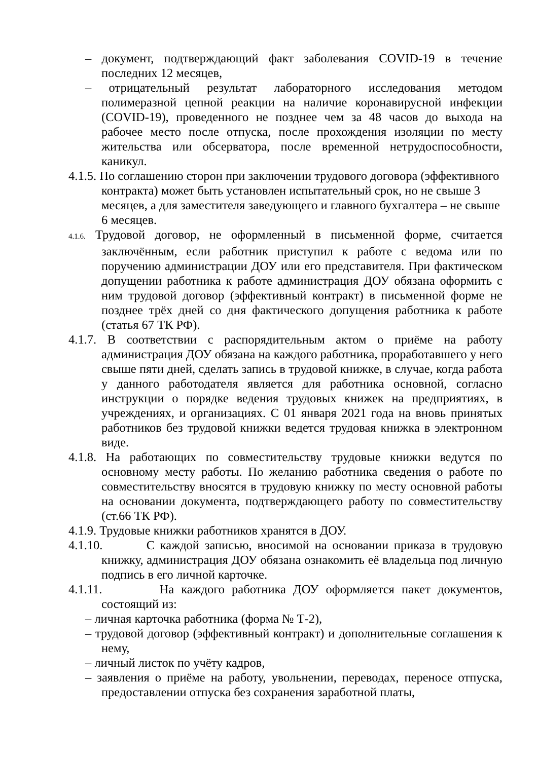– документ, подтверждающий факт заболевания COVID-19 в течение последних 12 месяцев,
– отрицательный результат лабораторного исследования методом полимеразной цепной реакции на наличие коронавирусной инфекции (COVID-19), проведенного не позднее чем за 48 часов до выхода на рабочее место после отпуска, после прохождения изоляции по месту жительства или обсерватора, после временной нетрудоспособности, каникул.
4.1.5. По соглашению сторон при заключении трудового договора (эффективного контракта) может быть установлен испытательный срок, но не свыше 3 месяцев, а для заместителя заведующего и главного бухгалтера – не свыше 6 месяцев.
4.1.6. Трудовой договор, не оформленный в письменной форме, считается заключённым, если работник приступил к работе с ведома или по поручению администрации ДОУ или его представителя. При фактическом допущении работника к работе администрация ДОУ обязана оформить с ним трудовой договор (эффективный контракт) в письменной форме не позднее трёх дней со дня фактического допущения работника к работе (статья 67 ТК РФ).
4.1.7. В соответствии с распорядительным актом о приёме на работу администрация ДОУ обязана на каждого работника, проработавшего у него свыше пяти дней, сделать запись в трудовой книжке, в случае, когда работа у данного работодателя является для работника основной, согласно инструкции о порядке ведения трудовых книжек на предприятиях, в учреждениях, и организациях. С 01 января 2021 года на вновь принятых работников без трудовой книжки ведется трудовая книжка в электронном виде.
4.1.8. На работающих по совместительству трудовые книжки ведутся по основному месту работы. По желанию работника сведения о работе по совместительству вносятся в трудовую книжку по месту основной работы на основании документа, подтверждающего работу по совместительству (ст.66 ТК РФ).
4.1.9. Трудовые книжки работников хранятся в ДОУ.
4.1.10. С каждой записью, вносимой на основании приказа в трудовую книжку, администрация ДОУ обязана ознакомить её владельца под личную подпись в его личной карточке.
4.1.11. На каждого работника ДОУ оформляется пакет документов, состоящий из:
– личная карточка работника (форма № Т-2),
– трудовой договор (эффективный контракт) и дополнительные соглашения к нему,
– личный листок по учёту кадров,
– заявления о приёме на работу, увольнении, переводах, переносе отпуска, предоставлении отпуска без сохранения заработной платы,